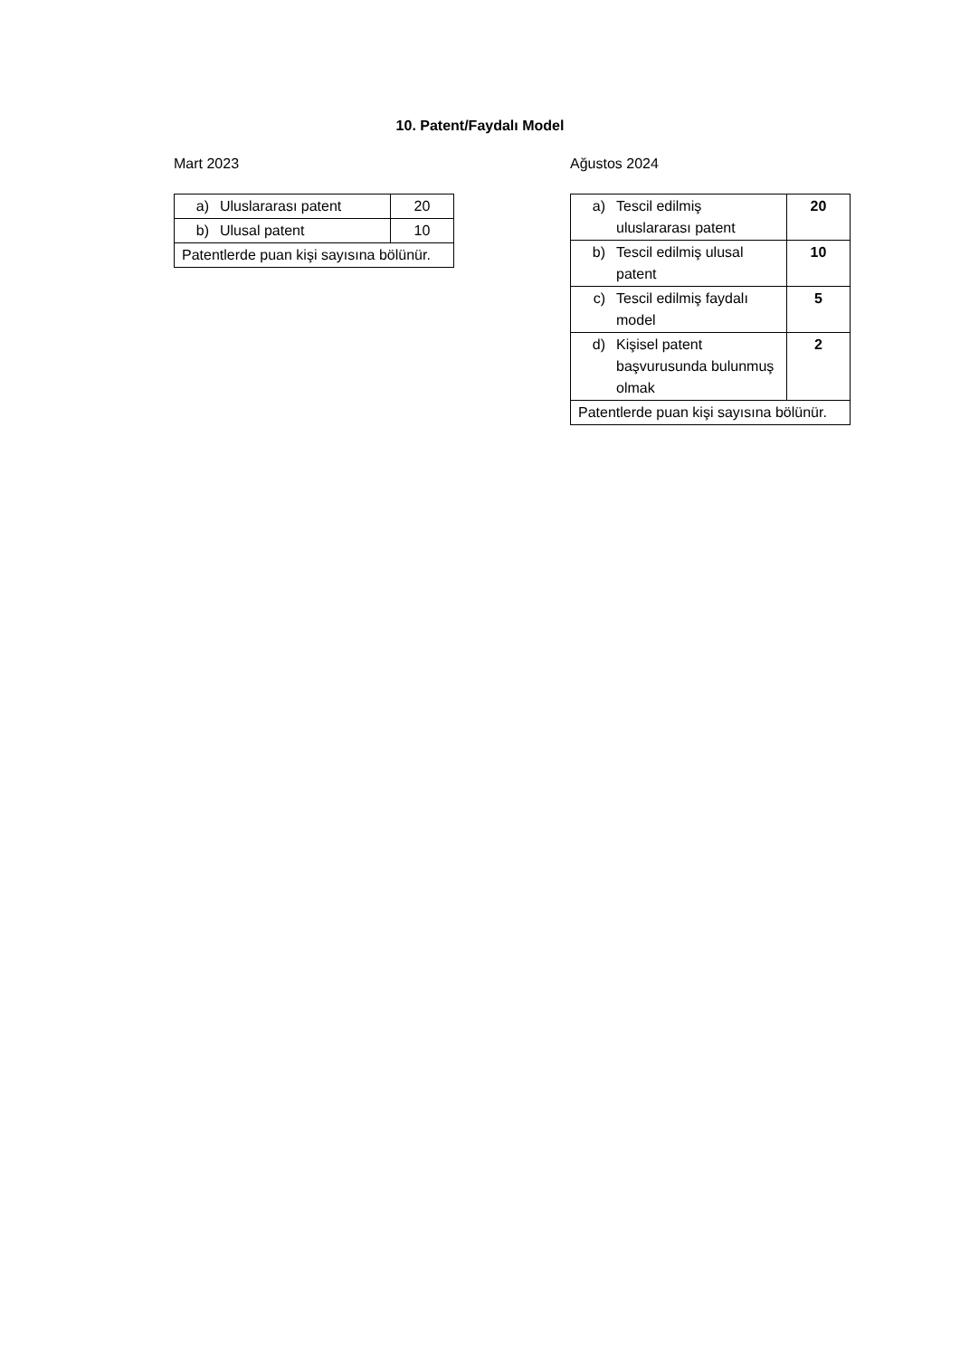10. Patent/Faydalı Model
Mart 2023
| a) | Uluslararası patent | 20 |
| b) | Ulusal patent | 10 |
| Patentlerde puan kişi sayısına bölünür. | | |
Ağustos 2024
| a) | Tescil edilmiş uluslararası patent | 20 |
| b) | Tescil edilmiş ulusal patent | 10 |
| c) | Tescil edilmiş faydalı model | 5 |
| d) | Kişisel patent başvurusunda bulunmuş olmak | 2 |
| Patentlerde puan kişi sayısına bölünür. | | |